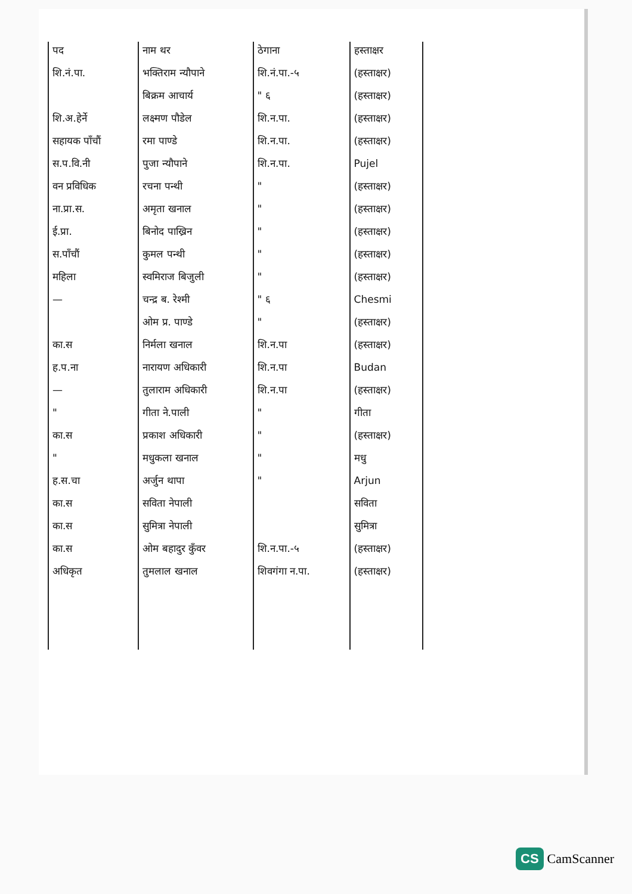| पद | नाम थर | ठेगाना | हस्ताक्षर |
| --- | --- | --- | --- |
| शि.नं.पा. | भक्तिराम न्यौपाने | शि.नं.पा.-५ | (हस्ताक्षर) |
| | बिक्रम आचार्य | " ६ | (हस्ताक्षर) |
| शि.अ.हेर्ने | लक्ष्मण पौडेल | शि.न.पा. | (हस्ताक्षर) |
| सहायक पाँचौं | रमा पाण्डे | शि.न.पा. | (हस्ताक्षर) |
| स.प.वि.नी | पुजा न्यौपाने | शि.न.पा. | Pujel |
| वन प्रविधिक | रचना पन्थी | " | (हस्ताक्षर) |
| ना.प्रा.स. | अमृता खनाल | " | (हस्ताक्षर) |
| ई.प्रा. | बिनोद पाख्रिन | " | (हस्ताक्षर) |
| स.पाँचौं | कुमल पन्थी | " | (हस्ताक्षर) |
| महिला | स्वमिराज बिजुली | " | (हस्ताक्षर) |
| — | चन्द्र ब. रेश्मी | " ६ | Chesmi |
| | ओम प्र. पाण्डे | " | (हस्ताक्षर) |
| का.स | निर्मला खनाल | शि.न.पा | (हस्ताक्षर) |
| ह.प.ना | नारायण अधिकारी | शि.न.पा | Budan |
| — | तुलाराम अधिकारी | शि.न.पा | (हस्ताक्षर) |
| " | गीता ने.पाली | " | गीता |
| का.स | प्रकाश अधिकारी | " | (हस्ताक्षर) |
| " | मधुकला खनाल | " | मधु |
| ह.स.चा | अर्जुन थापा | " | Arjun |
| का.स | सविता नेपाली | | सविता |
| का.स | सुमित्रा नेपाली | | सुमित्रा |
| का.स | ओम बहादुर कुँवर | शि.न.पा.-५ | (हस्ताक्षर) |
| अधिकृत | तुमलाल खनाल | शिवगंगा न.पा. | (हस्ताक्षर) |
CS CamScanner